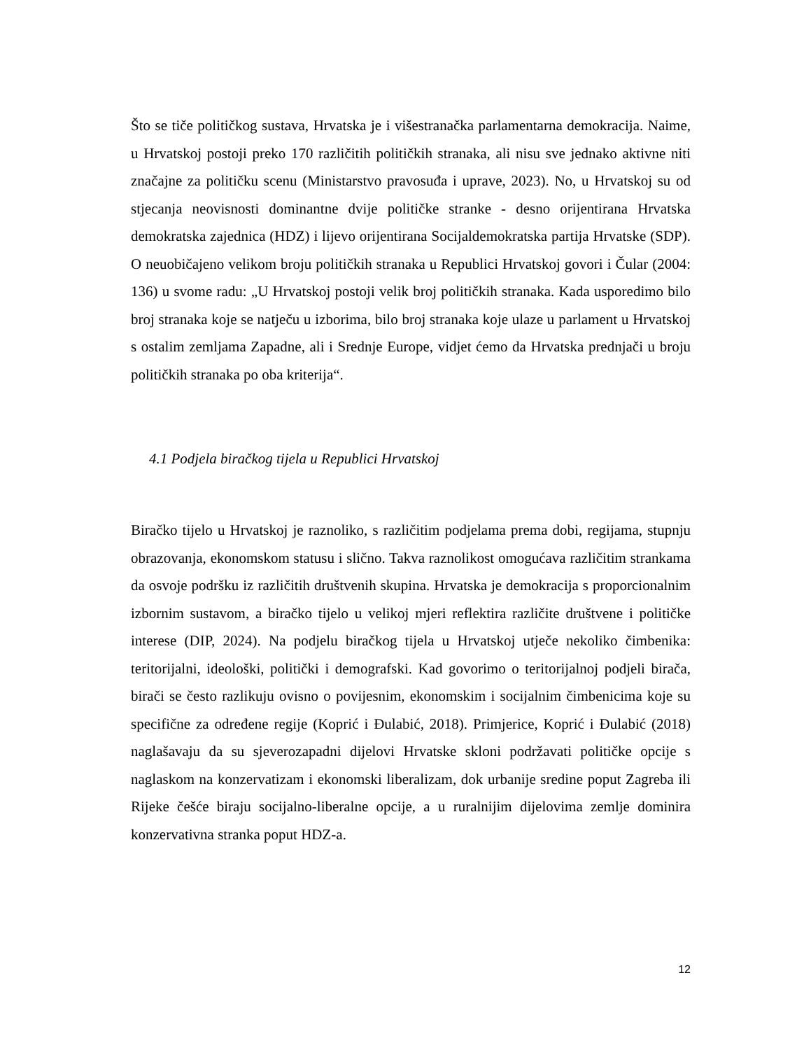Što se tiče političkog sustava, Hrvatska je i višestranačka parlamentarna demokracija. Naime, u Hrvatskoj postoji preko 170 različitih političkih stranaka, ali nisu sve jednako aktivne niti značajne za političku scenu (Ministarstvo pravosuđa i uprave, 2023). No, u Hrvatskoj su od stjecanja neovisnosti dominantne dvije političke stranke - desno orijentirana Hrvatska demokratska zajednica (HDZ) i lijevo orijentirana Socijaldemokratska partija Hrvatske (SDP). O neuobičajeno velikom broju političkih stranaka u Republici Hrvatskoj govori i Čular (2004: 136) u svome radu: „U Hrvatskoj postoji velik broj političkih stranaka. Kada usporedimo bilo broj stranaka koje se natječu u izborima, bilo broj stranaka koje ulaze u parlament u Hrvatskoj s ostalim zemljama Zapadne, ali i Srednje Europe, vidjet ćemo da Hrvatska prednjači u broju političkih stranaka po oba kriterija“.
4.1 Podjela biračkog tijela u Republici Hrvatskoj
Biračko tijelo u Hrvatskoj je raznoliko, s različitim podjelama prema dobi, regijama, stupnju obrazovanja, ekonomskom statusu i slično. Takva raznolikost omogućava različitim strankama da osvoje podršku iz različitih društvenih skupina. Hrvatska je demokracija s proporcionalnim izbornim sustavom, a biračko tijelo u velikoj mjeri reflektira različite društvene i političke interese (DIP, 2024). Na podjelu biračkog tijela u Hrvatskoj utječe nekoliko čimbenika: teritorijalni, ideološki, politički i demografski. Kad govorimo o teritorijalnoj podjeli birača, birači se često razlikuju ovisno o povijesnim, ekonomskim i socijalnim čimbenicima koje su specifične za određene regije (Koprić i Đulabić, 2018). Primjerice, Koprić i Đulabić (2018) naglašavaju da su sjeverozapadni dijelovi Hrvatske skloni podržavati političke opcije s naglaskom na konzervatizam i ekonomski liberalizam, dok urbanije sredine poput Zagreba ili Rijeke češće biraju socijalno-liberalne opcije, a u ruralnijim dijelovima zemlje dominira konzervativna stranka poput HDZ-a.
12